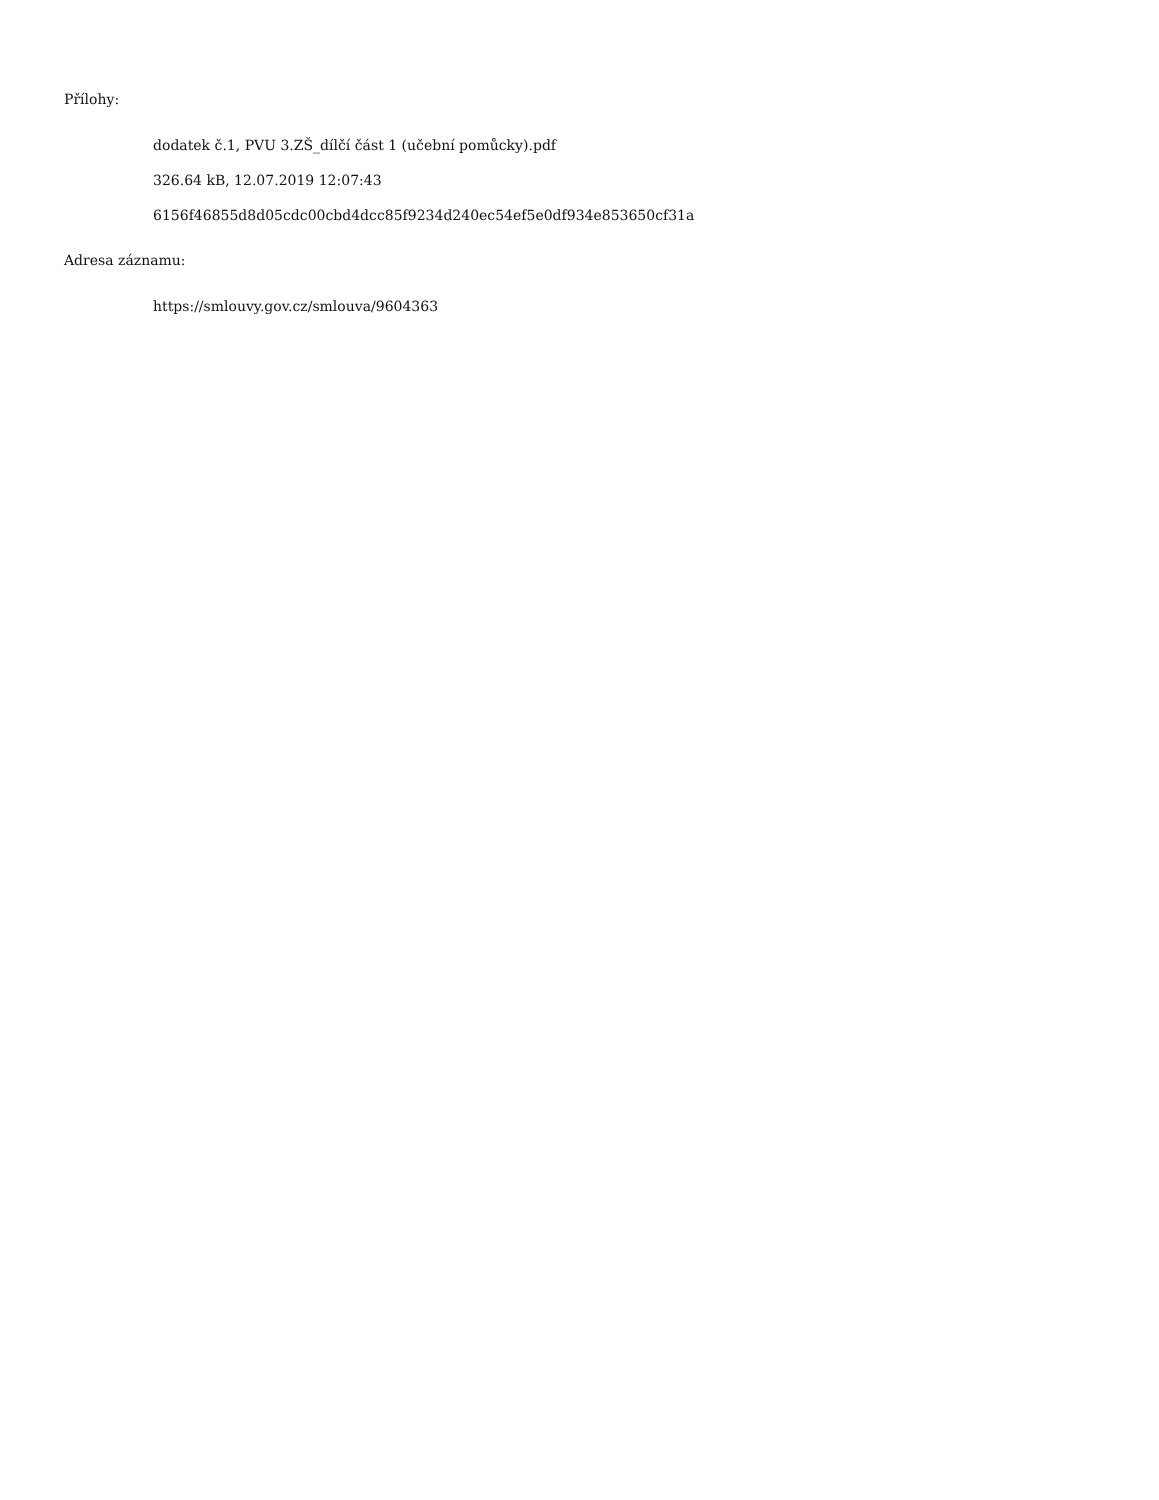Přílohy:
dodatek č.1, PVU 3.ZŠ_dílčí část 1 (učební pomůcky).pdf
326.64 kB, 12.07.2019 12:07:43
6156f46855d8d05cdc00cbd4dcc85f9234d240ec54ef5e0df934e853650cf31a
Adresa záznamu:
https://smlouvy.gov.cz/smlouva/9604363